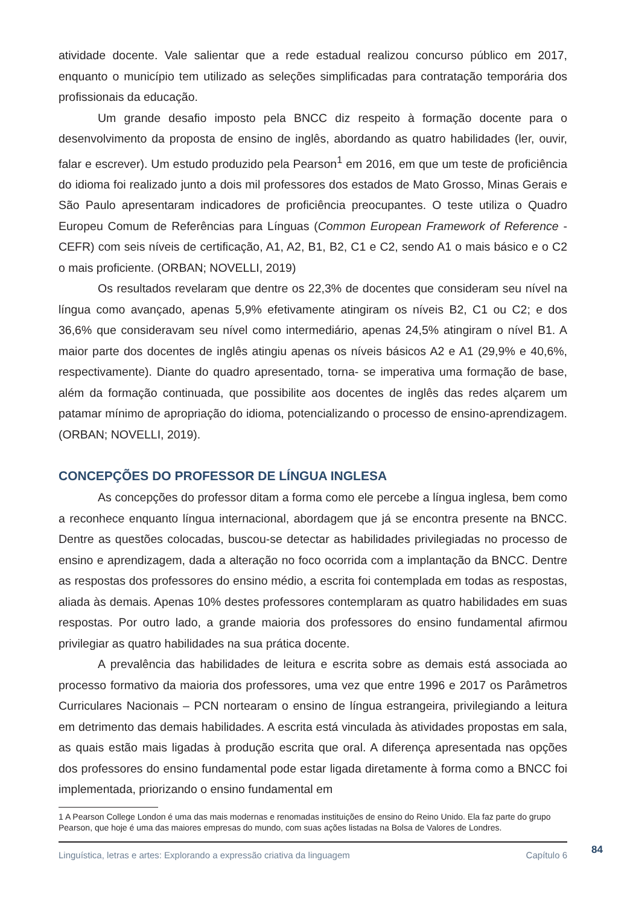atividade docente. Vale salientar que a rede estadual realizou concurso público em 2017, enquanto o município tem utilizado as seleções simplificadas para contratação temporária dos profissionais da educação.
Um grande desafio imposto pela BNCC diz respeito à formação docente para o desenvolvimento da proposta de ensino de inglês, abordando as quatro habilidades (ler, ouvir, falar e escrever). Um estudo produzido pela Pearson<sup>1</sup> em 2016, em que um teste de proficiência do idioma foi realizado junto a dois mil professores dos estados de Mato Grosso, Minas Gerais e São Paulo apresentaram indicadores de proficiência preocupantes. O teste utiliza o Quadro Europeu Comum de Referências para Línguas (Common European Framework of Reference - CEFR) com seis níveis de certificação, A1, A2, B1, B2, C1 e C2, sendo A1 o mais básico e o C2 o mais proficiente. (ORBAN; NOVELLI, 2019)
Os resultados revelaram que dentre os 22,3% de docentes que consideram seu nível na língua como avançado, apenas 5,9% efetivamente atingiram os níveis B2, C1 ou C2; e dos 36,6% que consideravam seu nível como intermediário, apenas 24,5% atingiram o nível B1. A maior parte dos docentes de inglês atingiu apenas os níveis básicos A2 e A1 (29,9% e 40,6%, respectivamente). Diante do quadro apresentado, torna- se imperativa uma formação de base, além da formação continuada, que possibilite aos docentes de inglês das redes alçarem um patamar mínimo de apropriação do idioma, potencializando o processo de ensino-aprendizagem. (ORBAN; NOVELLI, 2019).
CONCEPÇÕES DO PROFESSOR DE LÍNGUA INGLESA
As concepções do professor ditam a forma como ele percebe a língua inglesa, bem como a reconhece enquanto língua internacional, abordagem que já se encontra presente na BNCC. Dentre as questões colocadas, buscou-se detectar as habilidades privilegiadas no processo de ensino e aprendizagem, dada a alteração no foco ocorrida com a implantação da BNCC. Dentre as respostas dos professores do ensino médio, a escrita foi contemplada em todas as respostas, aliada às demais. Apenas 10% destes professores contemplaram as quatro habilidades em suas respostas. Por outro lado, a grande maioria dos professores do ensino fundamental afirmou privilegiar as quatro habilidades na sua prática docente.
A prevalência das habilidades de leitura e escrita sobre as demais está associada ao processo formativo da maioria dos professores, uma vez que entre 1996 e 2017 os Parâmetros Curriculares Nacionais – PCN nortearam o ensino de língua estrangeira, privilegiando a leitura em detrimento das demais habilidades. A escrita está vinculada às atividades propostas em sala, as quais estão mais ligadas à produção escrita que oral. A diferença apresentada nas opções dos professores do ensino fundamental pode estar ligada diretamente à forma como a BNCC foi implementada, priorizando o ensino fundamental em
1 A Pearson College London é uma das mais modernas e renomadas instituições de ensino do Reino Unido. Ela faz parte do grupo Pearson, que hoje é uma das maiores empresas do mundo, com suas ações listadas na Bolsa de Valores de Londres.
Linguística, letras e artes: Explorando a expressão criativa da linguagem Capítulo 6
84